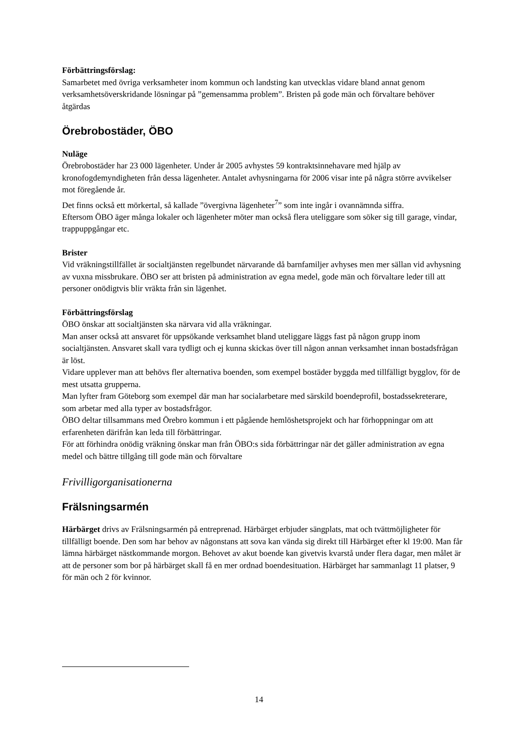Förbättringsförslag:
Samarbetet med övriga verksamheter inom kommun och landsting kan utvecklas vidare bland annat genom verksamhetsöverskridande lösningar på ”gemensamma problem”. Bristen på gode män och förvaltare behöver åtgärdas
Örebrobostäder, ÖBO
Nuläge
Örebrobostäder har 23 000 lägenheter. Under år 2005 avhystes 59 kontraktsinnehavare med hjälp av kronofogdemyndigheten från dessa lägenheter. Antalet avhysningarna för 2006 visar inte på några större avvikelser mot föregående år.
Det finns också ett mörkertal, så kallade ”övergivna lägenheter<sup>7</sup>” som inte ingår i ovannämnda siffra.
Eftersom ÖBO äger många lokaler och lägenheter möter man också flera uteliggare som söker sig till garage, vindar, trappuppgångar etc.
Brister
Vid vräkningstillfället är socialtjänsten regelbundet närvarande då barnfamiljer avhyses men mer sällan vid avhysning av vuxna missbrukare. ÖBO ser att bristen på administration av egna medel, gode män och förvaltare leder till att personer onödigtvis blir vräkta från sin lägenhet.
Förbättringsförslag
ÖBO önskar att socialtjänsten ska närvara vid alla vräkningar.
Man anser också att ansvaret för uppsökande verksamhet bland uteliggare läggs fast på någon grupp inom socialtjänsten. Ansvaret skall vara tydligt och ej kunna skickas över till någon annan verksamhet innan bostadsfrågan är löst.
Vidare upplever man att behövs fler alternativa boenden, som exempel bostäder byggda med tillfälligt bygglov, för de mest utsatta grupperna.
Man lyfter fram Göteborg som exempel där man har socialarbetare med särskild boendeprofil, bostadssekreterare, som arbetar med alla typer av bostadsfrågor.
ÖBO deltar tillsammans med Örebro kommun i ett pågående hemlöshetsprojekt och har förhoppningar om att erfarenheten därifrån kan leda till förbättringar.
För att förhindra onödig vräkning önskar man från ÖBO:s sida förbättringar när det gäller administration av egna medel och bättre tillgång till gode män och förvaltare
Frivilligorganisationerna
Frälsningsarmén
Härbärget drivs av Frälsningsarmén på entreprenad. Härbärget erbjuder sängplats, mat och tvättmöjligheter för tillfälligt boende. Den som har behov av någonstans att sova kan vända sig direkt till Härbärget efter kl 19:00. Man får lämna härbärget nästkommande morgon. Behovet av akut boende kan givetvis kvarstå under flera dagar, men målet är att de personer som bor på härbärget skall få en mer ordnad boendesituation. Härbärget har sammanlagt 11 platser, 9 för män och 2 för kvinnor.
14